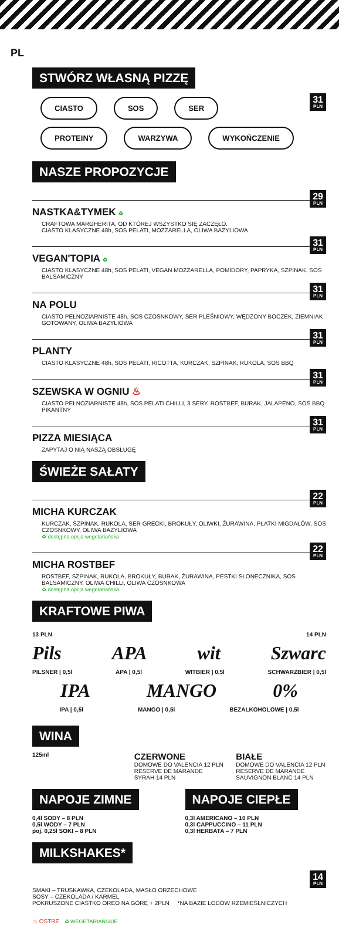PL
STWÓRZ WŁASNĄ PIZZĘ
31
PLN
CIASTO SOS SER
PROTEINY WARZYWA WYKOŃCZENIE
NASZE PROPOZYCJE
29
PLN
NASTKA&TYMEK ♻
CRAFTOWA MARGHERITA, OD KTÓREJ WSZYSTKO SIĘ ZACZĘŁO.
CIASTO KLASYCZNE 48h, SOS PELATI, MOZZARELLA, OLIWA BAZYLIOWA
31
PLN
VEGAN'TOPIA ♻
CIASTO KLASYCZNE 48h, SOS PELATI, VEGAN MOZZARELLA, POMIDORY, PAPRYKA, SZPINAK, SOS BALSAMICZNY
31
PLN
NA POLU
CIASTO PEŁNOZIARNISTE 48h, SOS CZOSNKOWY, SER PLEŚNIOWY, WĘDZONY BOCZEK, ZIEMNIAK GOTOWANY, OLIWA BAZYLIOWA
31
PLN
PLANTY
CIASTO KLASYCZNE 48h, SOS PELATI, RICOTTA, KURCZAK, SZPINAK, RUKOLA, SOS BBQ
31
PLN
SZEWSKA W OGNIU ♨
CIASTO PEŁNOZIARNISTE 48h, SOS PELATI CHILLI, 3 SERY, ROSTBEF, BURAK, JALAPENO, SOS BBQ PIKANTNY
31
PLN
PIZZA MIESIĄCA
ZAPYTAJ O NIĄ NASZĄ OBSŁUGĘ
ŚWIEŻE SAŁATY
22
PLN
MICHA KURCZAK
KURCZAK, SZPINAK, RUKOLA, SER GRECKI, BROKUŁY, OLIWKI, ŻURAWINA, PŁATKI MIGDAŁÓW, SOS CZOSNKOWY, OLIWA BAZYLIOWA
♻ dostępna opcja wegetariańska
22
PLN
MICHA ROSTBEF
ROSTBEF, SZPINAK, RUKOLA, BROKUŁY, BURAK, ŻURAWINA, PESTKI SŁONECZNIKA, SOS BALSAMICZNY, OLIWA CHILLI, OLIWA CZOSNKOWA
♻ dostępna opcja wegetariańska
KRAFTOWE PIWA
13 PLN 14 PLN
Pils APA wit Szwarc
PILSNER | 0,5l APA | 0,5l WITBIER | 0,5l SCHWARZBIER | 0,5l
IPA MANGO 0%
IPA | 0,5l MANGO | 0,5l BEZALKOHOLOWE | 0,5l
WINA
125ml
CZERWONE
DOMOWE DO VALENCIA 12 PLN
RESERVE DE MARANDE SYRAH 14 PLN
BIAŁE
DOMOWE DO VALENCIA 12 PLN
RESERVE DE MARANDE SAUVIGNON BLANC 14 PLN
NAPOJE ZIMNE
0,4l SODY – 8 PLN
0,5l WODY – 7 PLN
poj. 0,25l SOKI – 8 PLN
NAPOJE CIEPŁE
0,3l AMERICANO – 10 PLN
0,3l CAPPUCCINO – 11 PLN
0,3l HERBATA – 7 PLN
MILKSHAKES*
14
PLN
SMAKI – TRUSKAWKA, CZEKOLADA, MASŁO ORZECHOWE
SOSY – CZEKOLADA / KARMEL
POKRUSZONE CIASTKO OREO NA GÓRĘ + 2PLN *NA BAZIE LODÓW RZEMIEŚLNICZYCH
♨ OSTRE ♻ WEGETARIAŃSKIE